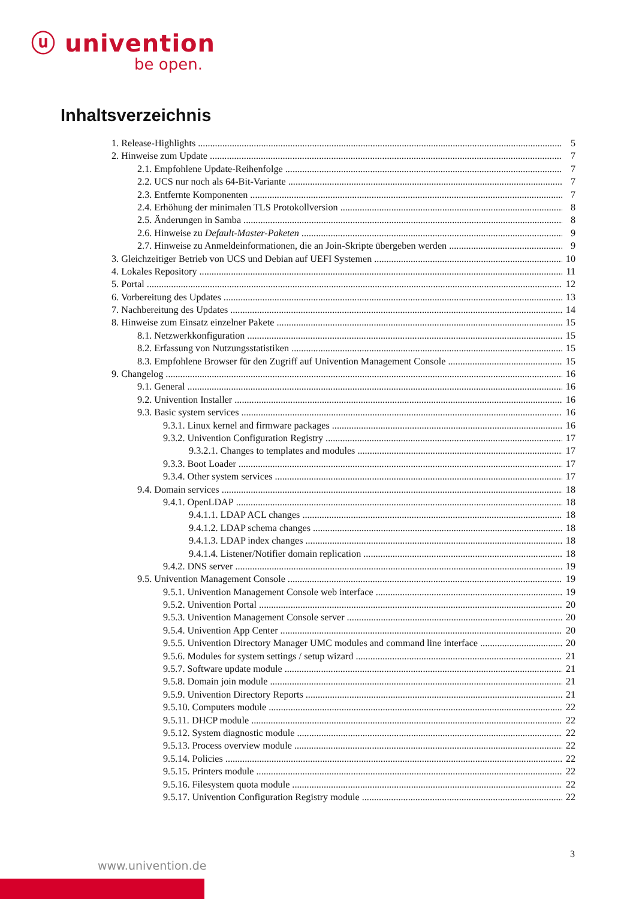ⓤ univention
be open.
Inhaltsverzeichnis
1. Release-Highlights 5
2. Hinweise zum Update 7
2.1. Empfohlene Update-Reihenfolge 7
2.2. UCS nur noch als 64-Bit-Variante 7
2.3. Entfernte Komponenten 7
2.4. Erhöhung der minimalen TLS Protokollversion 8
2.5. Änderungen in Samba 8
2.6. Hinweise zu Default-Master-Paketen 9
2.7. Hinweise zu Anmeldeinformationen, die an Join-Skripte übergeben werden 9
3. Gleichzeitiger Betrieb von UCS und Debian auf UEFI Systemen 10
4. Lokales Repository 11
5. Portal 12
6. Vorbereitung des Updates 13
7. Nachbereitung des Updates 14
8. Hinweise zum Einsatz einzelner Pakete 15
8.1. Netzwerkkonfiguration 15
8.2. Erfassung von Nutzungsstatistiken 15
8.3. Empfohlene Browser für den Zugriff auf Univention Management Console 15
9. Changelog 16
9.1. General 16
9.2. Univention Installer 16
9.3. Basic system services 16
9.3.1. Linux kernel and firmware packages 16
9.3.2. Univention Configuration Registry 17
9.3.2.1. Changes to templates and modules 17
9.3.3. Boot Loader 17
9.3.4. Other system services 17
9.4. Domain services 18
9.4.1. OpenLDAP 18
9.4.1.1. LDAP ACL changes 18
9.4.1.2. LDAP schema changes 18
9.4.1.3. LDAP index changes 18
9.4.1.4. Listener/Notifier domain replication 18
9.4.2. DNS server 19
9.5. Univention Management Console 19
9.5.1. Univention Management Console web interface 19
9.5.2. Univention Portal 20
9.5.3. Univention Management Console server 20
9.5.4. Univention App Center 20
9.5.5. Univention Directory Manager UMC modules and command line interface 20
9.5.6. Modules for system settings / setup wizard 21
9.5.7. Software update module 21
9.5.8. Domain join module 21
9.5.9. Univention Directory Reports 21
9.5.10. Computers module 22
9.5.11. DHCP module 22
9.5.12. System diagnostic module 22
9.5.13. Process overview module 22
9.5.14. Policies 22
9.5.15. Printers module 22
9.5.16. Filesystem quota module 22
9.5.17. Univention Configuration Registry module 22
3
www.univention.de